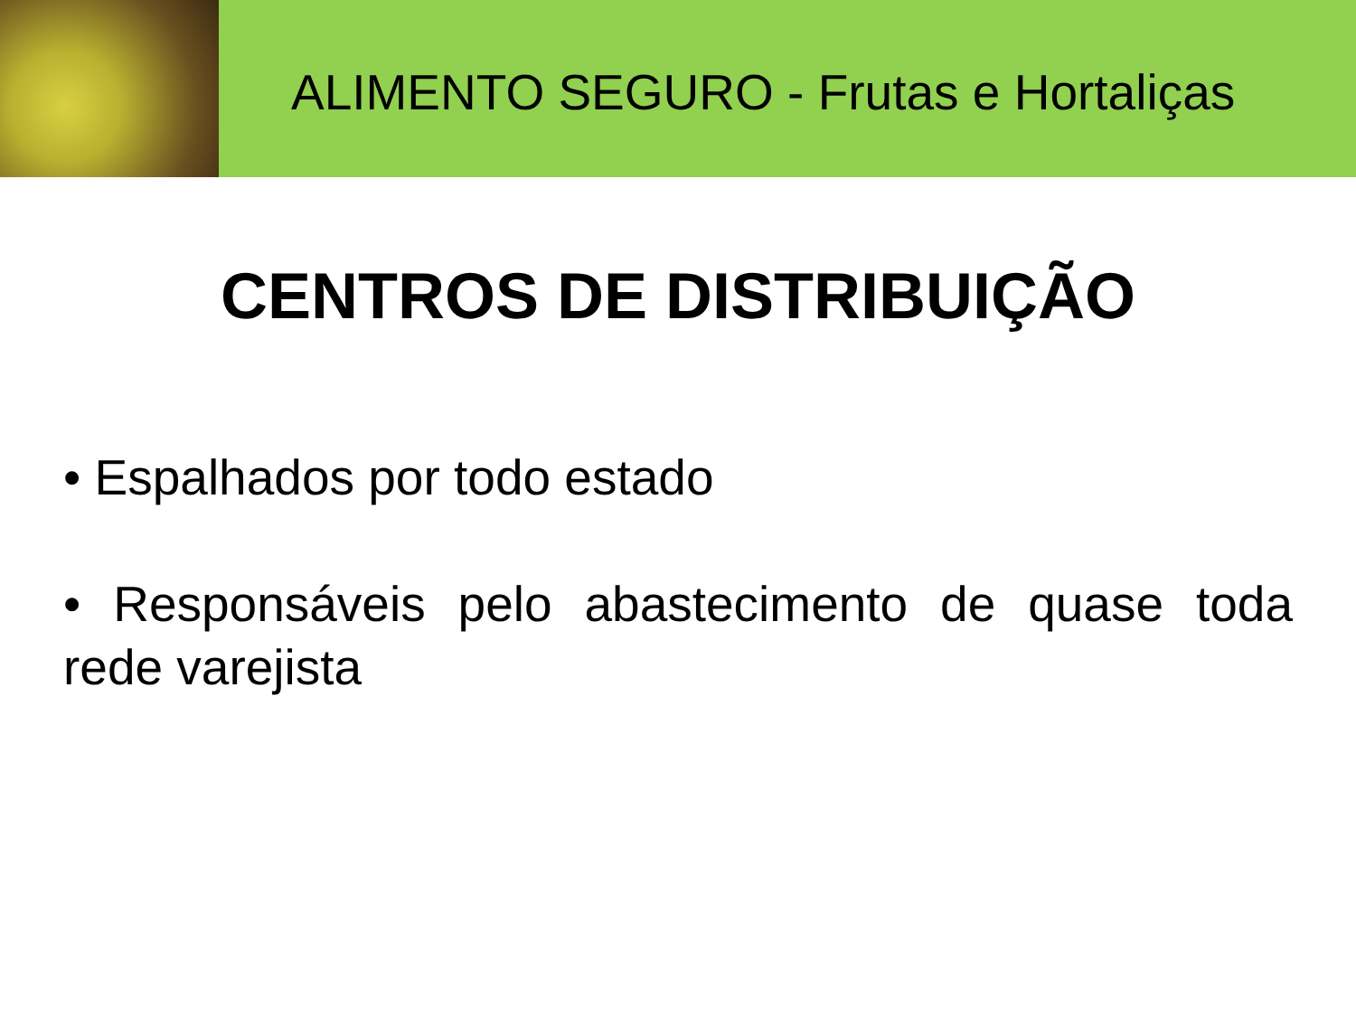ALIMENTO SEGURO - Frutas e Hortaliças
CENTROS DE DISTRIBUIÇÃO
• Espalhados por todo estado
• Responsáveis pelo abastecimento de quase toda rede varejista